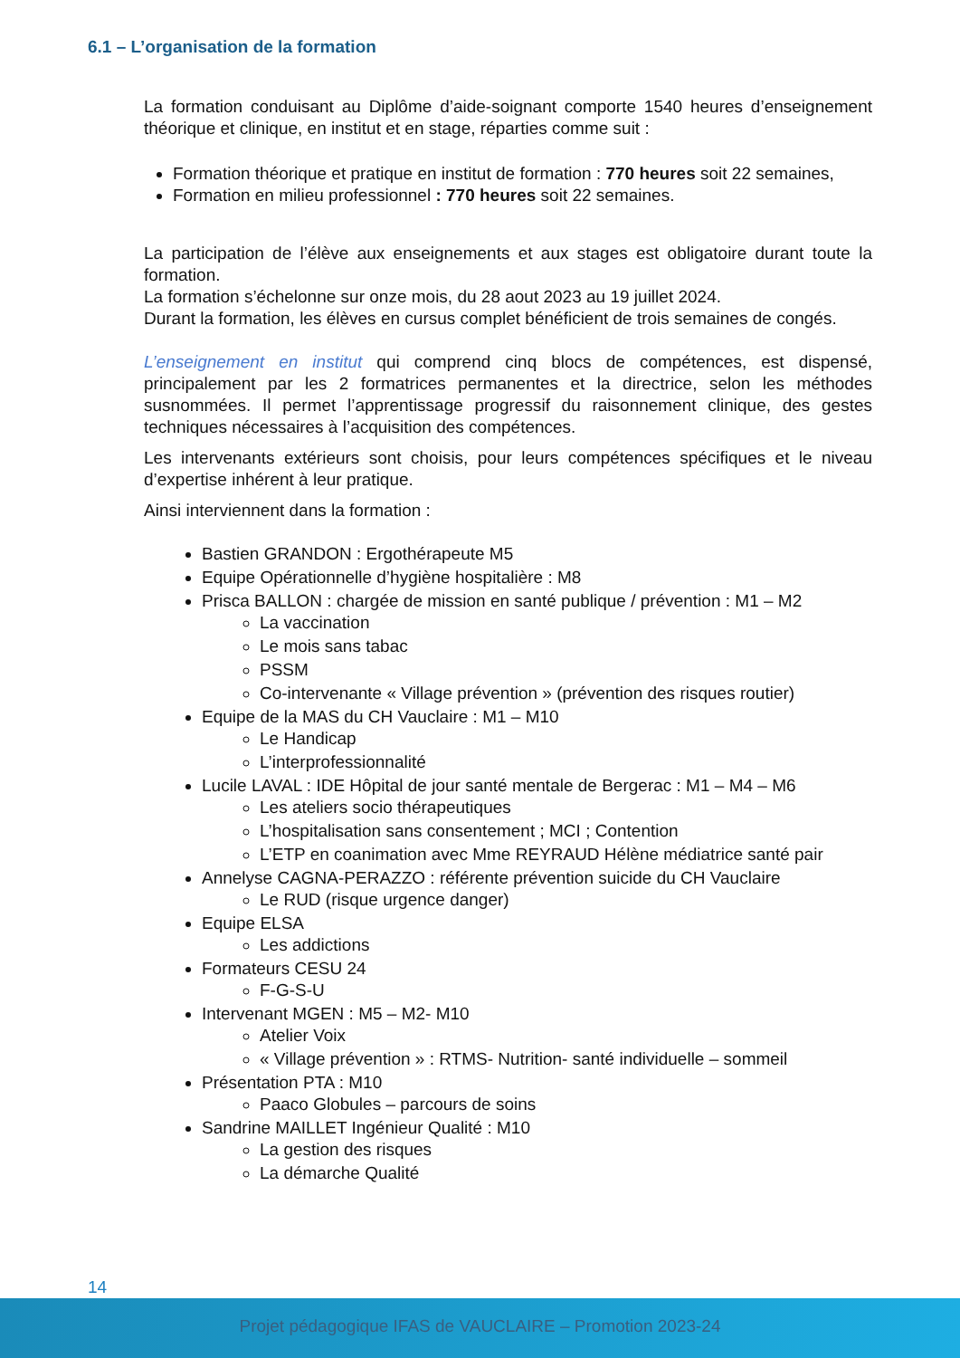6.1 – L’organisation de la formation
La formation conduisant au Diplôme d’aide-soignant comporte 1540 heures d’enseignement théorique et clinique, en institut et en stage, réparties comme suit :
Formation théorique et pratique en institut de formation : 770 heures soit 22 semaines,
Formation en milieu professionnel : 770 heures soit 22 semaines.
La participation de l’élève aux enseignements et aux stages est obligatoire durant toute la formation.
La formation s’échelonne sur onze mois, du 28 aout 2023 au 19 juillet 2024.
Durant la formation, les élèves en cursus complet bénéficient de trois semaines de congés.
L’enseignement en institut qui comprend cinq blocs de compétences, est dispensé, principalement par les 2 formatrices permanentes et la directrice, selon les méthodes susnommées. Il permet l’apprentissage progressif du raisonnement clinique, des gestes techniques nécessaires à l’acquisition des compétences.
Les intervenants extérieurs sont choisis, pour leurs compétences spécifiques et le niveau d’expertise inhérent à leur pratique.
Ainsi interviennent dans la formation :
Bastien GRANDON : Ergothérapeute M5
Equipe Opérationnelle d’hygiène hospitalière : M8
Prisca BALLON : chargée de mission en santé publique / prévention : M1 – M2
La vaccination
Le mois sans tabac
PSSM
Co-intervenante « Village prévention » (prévention des risques routier)
Equipe de la MAS du CH Vauclaire : M1 – M10
Le Handicap
L’interprofessionnalité
Lucile LAVAL : IDE Hôpital de jour santé mentale de Bergerac : M1 – M4 – M6
Les ateliers socio thérapeutiques
L’hospitalisation sans consentement ; MCI ; Contention
L’ETP en coanimation avec Mme REYRAUD Hélène médiatrice santé pair
Annelyse CAGNA-PERAZZO : référente prévention suicide du CH Vauclaire
Le RUD (risque urgence danger)
Equipe ELSA
Les addictions
Formateurs CESU 24
F-G-S-U
Intervenant MGEN : M5 – M2- M10
Atelier Voix
« Village prévention » : RTMS- Nutrition- santé individuelle – sommeil
Présentation PTA : M10
Paaco Globules – parcours de soins
Sandrine MAILLET Ingénieur Qualité : M10
La gestion des risques
La démarche Qualité
14
Projet pédagogique IFAS de VAUCLAIRE – Promotion 2023-24